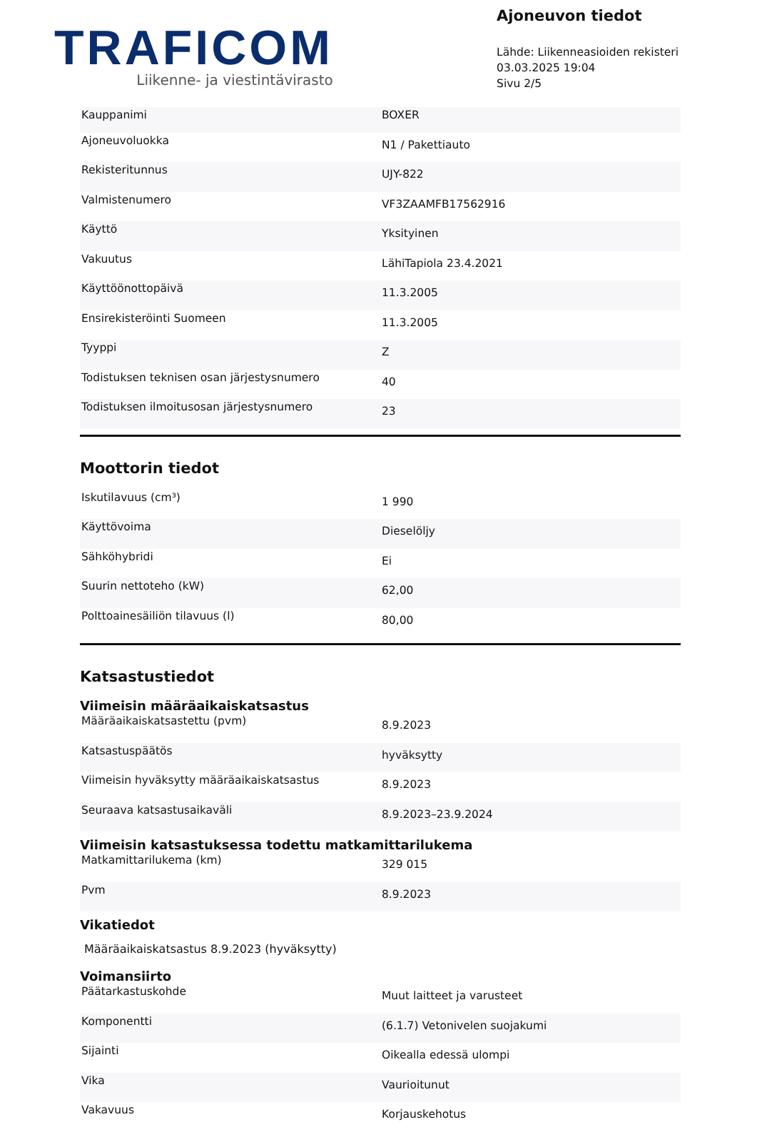TRAFICOM
Liikenne- ja viestintävirasto
Ajoneuvon tiedot
Lähde: Liikenneasioiden rekisteri
03.03.2025 19:04
Sivu 2/5
| Kauppanimi | BOXER |
| Ajoneuvoluokka | N1 / Pakettiauto |
| Rekisteritunnus | UJY-822 |
| Valmistenumero | VF3ZAAMFB17562916 |
| Käyttö | Yksityinen |
| Vakuutus | LähiTapiola 23.4.2021 |
| Käyttöönottopäivä | 11.3.2005 |
| Ensirekisteröinti Suomeen | 11.3.2005 |
| Tyyppi | Z |
| Todistuksen teknisen osan järjestysnumero | 40 |
| Todistuksen ilmoitusosan järjestysnumero | 23 |
Moottorin tiedot
| Iskutilavuus (cm³) | 1 990 |
| Käyttövoima | Dieselöljy |
| Sähköhybridi | Ei |
| Suurin nettoteho (kW) | 62,00 |
| Polttoainesäiliön tilavuus (l) | 80,00 |
Katsastustiedot
Viimeisin määräaikaiskatsastus
| Määräaikaiskatsastettu (pvm) | 8.9.2023 |
| Katsastuspäätös | hyväksytty |
| Viimeisin hyväksytty määräaikaiskatsastus | 8.9.2023 |
| Seuraava katsastusaikaväli | 8.9.2023–23.9.2024 |
Viimeisin katsastuksessa todettu matkamittarilukema
| Matkamittarilukema (km) | 329 015 |
| Pvm | 8.9.2023 |
Vikatiedot
Määräaikaiskatsastus 8.9.2023 (hyväksytty)
Voimansiirto
| Päätarkastuskohde | Muut laitteet ja varusteet |
| Komponentti | (6.1.7) Vetonivelen suojakumi |
| Sijainti | Oikealla edessä ulompi |
| Vika | Vaurioitunut |
| Vakavuus | Korjauskehotus |